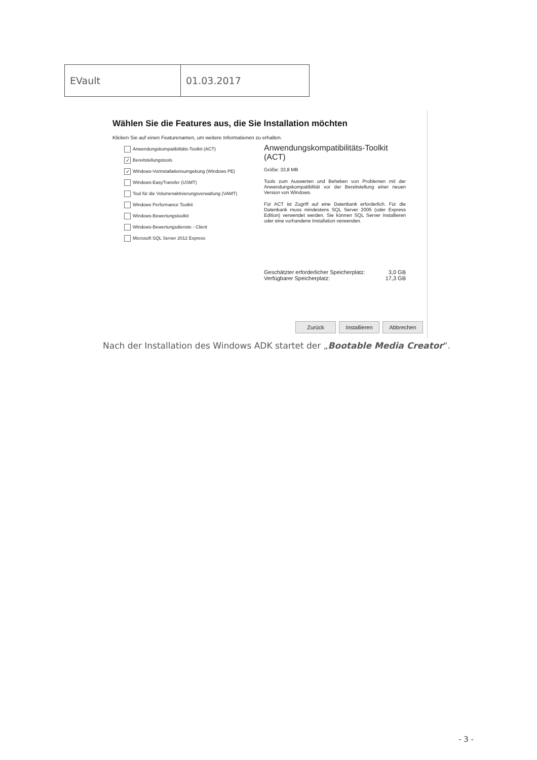| EVault | 01.03.2017 |
Wählen Sie die Features aus, die Sie Installation möchten
Klicken Sie auf einen Featurenamen, um weitere Informationen zu erhalten.
Anwendungskompatibilitäts-Toolkit (ACT)
✓ Bereitstellungstools
✓ Windows-Vorinstallationsumgebung (Windows PE)
Windows-EasyTransfer (USMT)
Tool für die Volumenaktivierungsverwaltung (VAMT)
Windows Performance Toolkit
Windows-Bewertungstoolkit
Windows-Bewertungsdienste - Client
Microsoft SQL Server 2012 Express
Anwendungskompatibilitäts-Toolkit (ACT)
Größe: 33,8 MB
Tools zum Auswerten und Beheben von Problemen mit der Anwendungskompatibilität vor der Bereitstellung einer neuen Version von Windows.
Für ACT ist Zugriff auf eine Datenbank erforderlich. Für die Datenbank muss mindestens SQL Server 2005 (oder Express Edition) verwendet werden. Sie können SQL Server installieren oder eine vorhandene Installation verwenden.
Geschätzter erforderlicher Speicherplatz: 3,0 GB
Verfügbarer Speicherplatz: 17,3 GB
Zurück Installieren Abbrechen
Nach der Installation des Windows ADK startet der „Bootable Media Creator“.
- 3 -